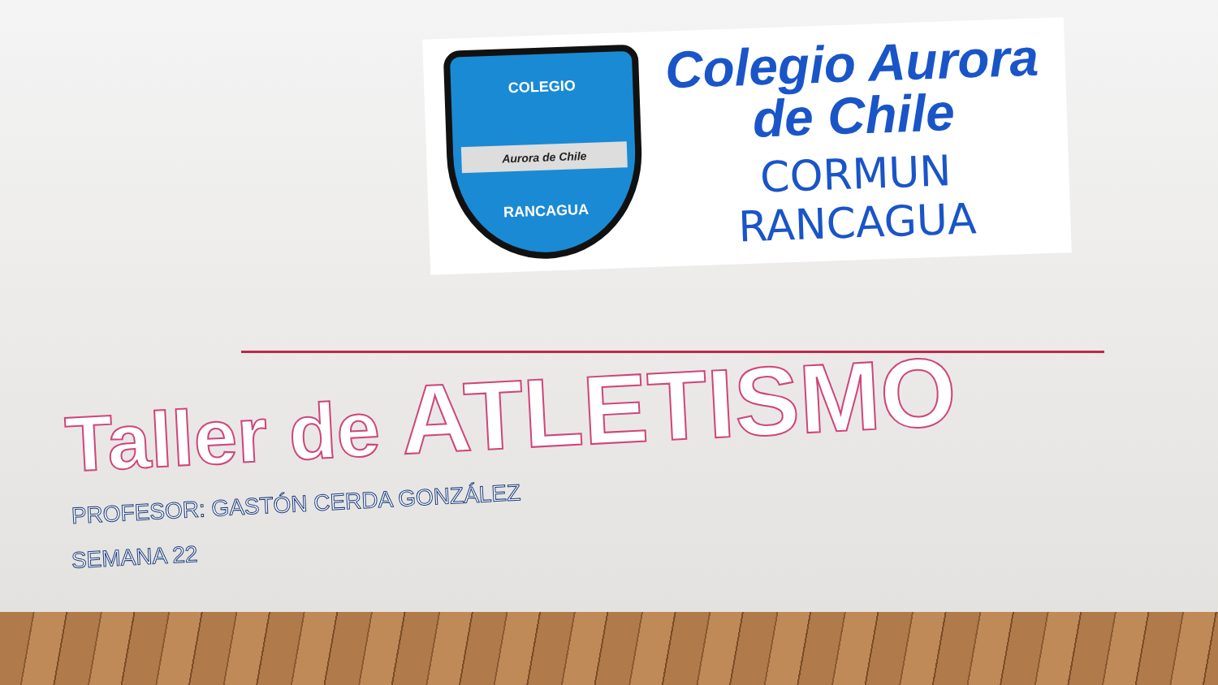COLEGIO
Aurora de Chile
RANCAGUA
Colegio Aurora
de Chile
CORMUN RANCAGUA
Taller de ATLETISMO
PROFESOR: GASTÓN CERDA GONZÁLEZ
SEMANA 22